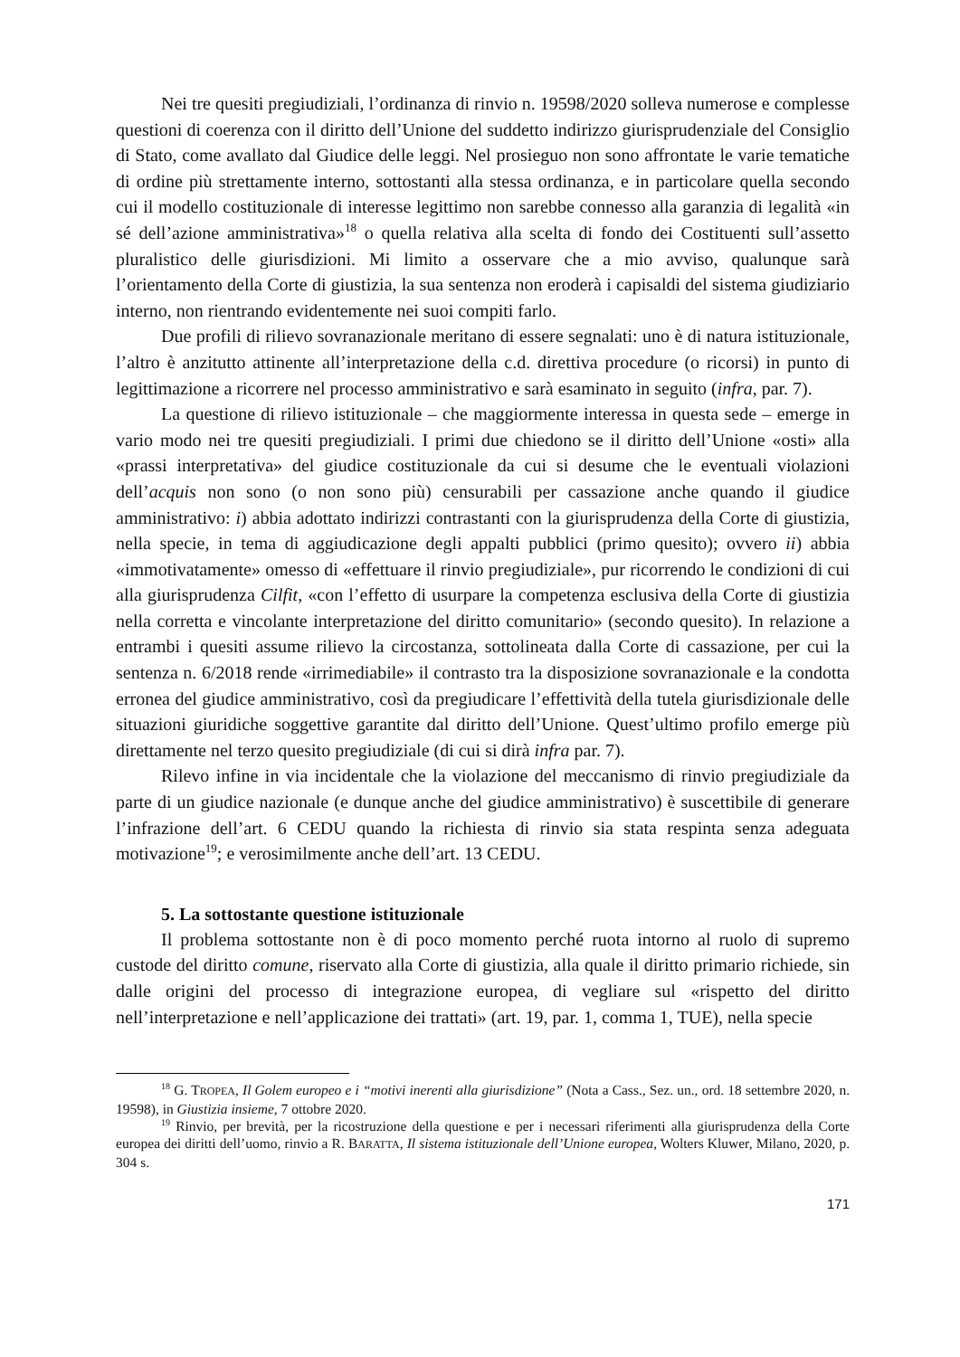Nei tre quesiti pregiudiziali, l’ordinanza di rinvio n. 19598/2020 solleva numerose e complesse questioni di coerenza con il diritto dell’Unione del suddetto indirizzo giurisprudenziale del Consiglio di Stato, come avallato dal Giudice delle leggi. Nel prosieguo non sono affrontate le varie tematiche di ordine più strettamente interno, sottostanti alla stessa ordinanza, e in particolare quella secondo cui il modello costituzionale di interesse legittimo non sarebbe connesso alla garanzia di legalità «in sé dell’azione amministrativa»<sup>18</sup> o quella relativa alla scelta di fondo dei Costituenti sull’assetto pluralistico delle giurisdizioni. Mi limito a osservare che a mio avviso, qualunque sarà l’orientamento della Corte di giustizia, la sua sentenza non eroderà i capisaldi del sistema giudiziario interno, non rientrando evidentemente nei suoi compiti farlo.
Due profili di rilievo sovranazionale meritano di essere segnalati: uno è di natura istituzionale, l’altro è anzitutto attinente all’interpretazione della c.d. direttiva procedure (o ricorsi) in punto di legittimazione a ricorrere nel processo amministrativo e sarà esaminato in seguito (infra, par. 7).
La questione di rilievo istituzionale – che maggiormente interessa in questa sede – emerge in vario modo nei tre quesiti pregiudiziali. I primi due chiedono se il diritto dell’Unione «osti» alla «prassi interpretativa» del giudice costituzionale da cui si desume che le eventuali violazioni dell’acquis non sono (o non sono più) censurabili per cassazione anche quando il giudice amministrativo: i) abbia adottato indirizzi contrastanti con la giurisprudenza della Corte di giustizia, nella specie, in tema di aggiudicazione degli appalti pubblici (primo quesito); ovvero ii) abbia «immotivatamente» omesso di «effettuare il rinvio pregiudiziale», pur ricorrendo le condizioni di cui alla giurisprudenza Cilfit, «con l’effetto di usurpare la competenza esclusiva della Corte di giustizia nella corretta e vincolante interpretazione del diritto comunitario» (secondo quesito). In relazione a entrambi i quesiti assume rilievo la circostanza, sottolineata dalla Corte di cassazione, per cui la sentenza n. 6/2018 rende «irrimediabile» il contrasto tra la disposizione sovranazionale e la condotta erronea del giudice amministrativo, così da pregiudicare l’effettività della tutela giurisdizionale delle situazioni giuridiche soggettive garantite dal diritto dell’Unione. Quest’ultimo profilo emerge più direttamente nel terzo quesito pregiudiziale (di cui si dirà infra par. 7).
Rilevo infine in via incidentale che la violazione del meccanismo di rinvio pregiudiziale da parte di un giudice nazionale (e dunque anche del giudice amministrativo) è suscettibile di generare l’infrazione dell’art. 6 CEDU quando la richiesta di rinvio sia stata respinta senza adeguata motivazione<sup>19</sup>; e verosimilmente anche dell’art. 13 CEDU.
5. La sottostante questione istituzionale
Il problema sottostante non è di poco momento perché ruota intorno al ruolo di supremo custode del diritto comune, riservato alla Corte di giustizia, alla quale il diritto primario richiede, sin dalle origini del processo di integrazione europea, di vegliare sul «rispetto del diritto nell’interpretazione e nell’applicazione dei trattati» (art. 19, par. 1, comma 1, TUE), nella specie
<sup>18</sup> G. TROPEA, Il Golem europeo e i “motivi inerenti alla giurisdizione” (Nota a Cass., Sez. un., ord. 18 settembre 2020, n. 19598), in Giustizia insieme, 7 ottobre 2020.
<sup>19</sup> Rinvio, per brevità, per la ricostruzione della questione e per i necessari riferimenti alla giurisprudenza della Corte europea dei diritti dell’uomo, rinvio a R. BARATTA, Il sistema istituzionale dell’Unione europea, Wolters Kluwer, Milano, 2020, p. 304 s.
171